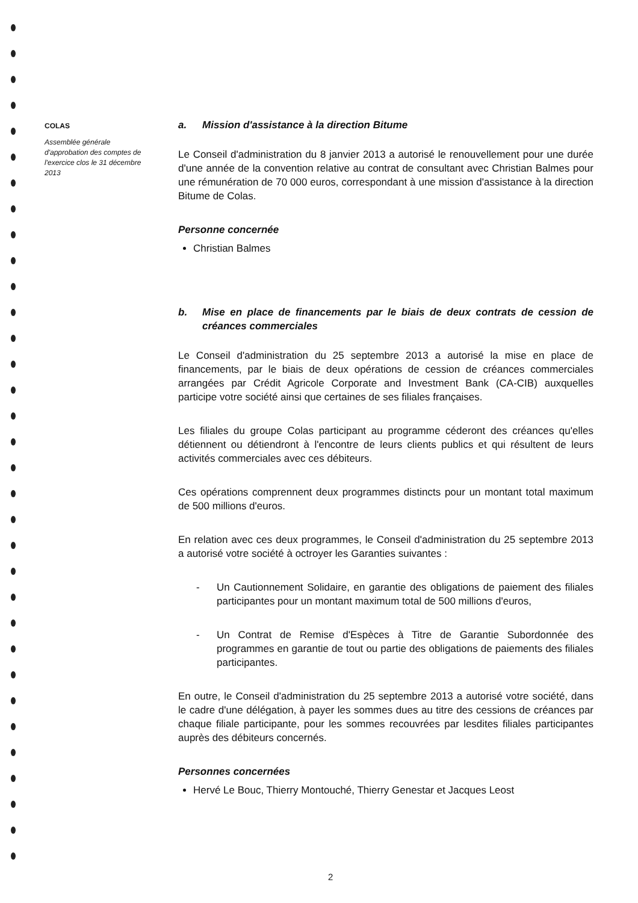COLAS
Assemblée générale d'approbation des comptes de l'exercice clos le 31 décembre 2013
a. Mission d'assistance à la direction Bitume
Le Conseil d'administration du 8 janvier 2013 a autorisé le renouvellement pour une durée d'une année de la convention relative au contrat de consultant avec Christian Balmes pour une rémunération de 70 000 euros, correspondant à une mission d'assistance à la direction Bitume de Colas.
Personne concernée
Christian Balmes
b. Mise en place de financements par le biais de deux contrats de cession de créances commerciales
Le Conseil d'administration du 25 septembre 2013 a autorisé la mise en place de financements, par le biais de deux opérations de cession de créances commerciales arrangées par Crédit Agricole Corporate and Investment Bank (CA-CIB) auxquelles participe votre société ainsi que certaines de ses filiales françaises.
Les filiales du groupe Colas participant au programme céderont des créances qu'elles détiennent ou détiendront à l'encontre de leurs clients publics et qui résultent de leurs activités commerciales avec ces débiteurs.
Ces opérations comprennent deux programmes distincts pour un montant total maximum de 500 millions d'euros.
En relation avec ces deux programmes, le Conseil d'administration du 25 septembre 2013 a autorisé votre société à octroyer les Garanties suivantes :
- Un Cautionnement Solidaire, en garantie des obligations de paiement des filiales participantes pour un montant maximum total de 500 millions d'euros,
- Un Contrat de Remise d'Espèces à Titre de Garantie Subordonnée des programmes en garantie de tout ou partie des obligations de paiements des filiales participantes.
En outre, le Conseil d'administration du 25 septembre 2013 a autorisé votre société, dans le cadre d'une délégation, à payer les sommes dues au titre des cessions de créances par chaque filiale participante, pour les sommes recouvrées par lesdites filiales participantes auprès des débiteurs concernés.
Personnes concernées
Hervé Le Bouc, Thierry Montouché, Thierry Genestar et Jacques Leost
2